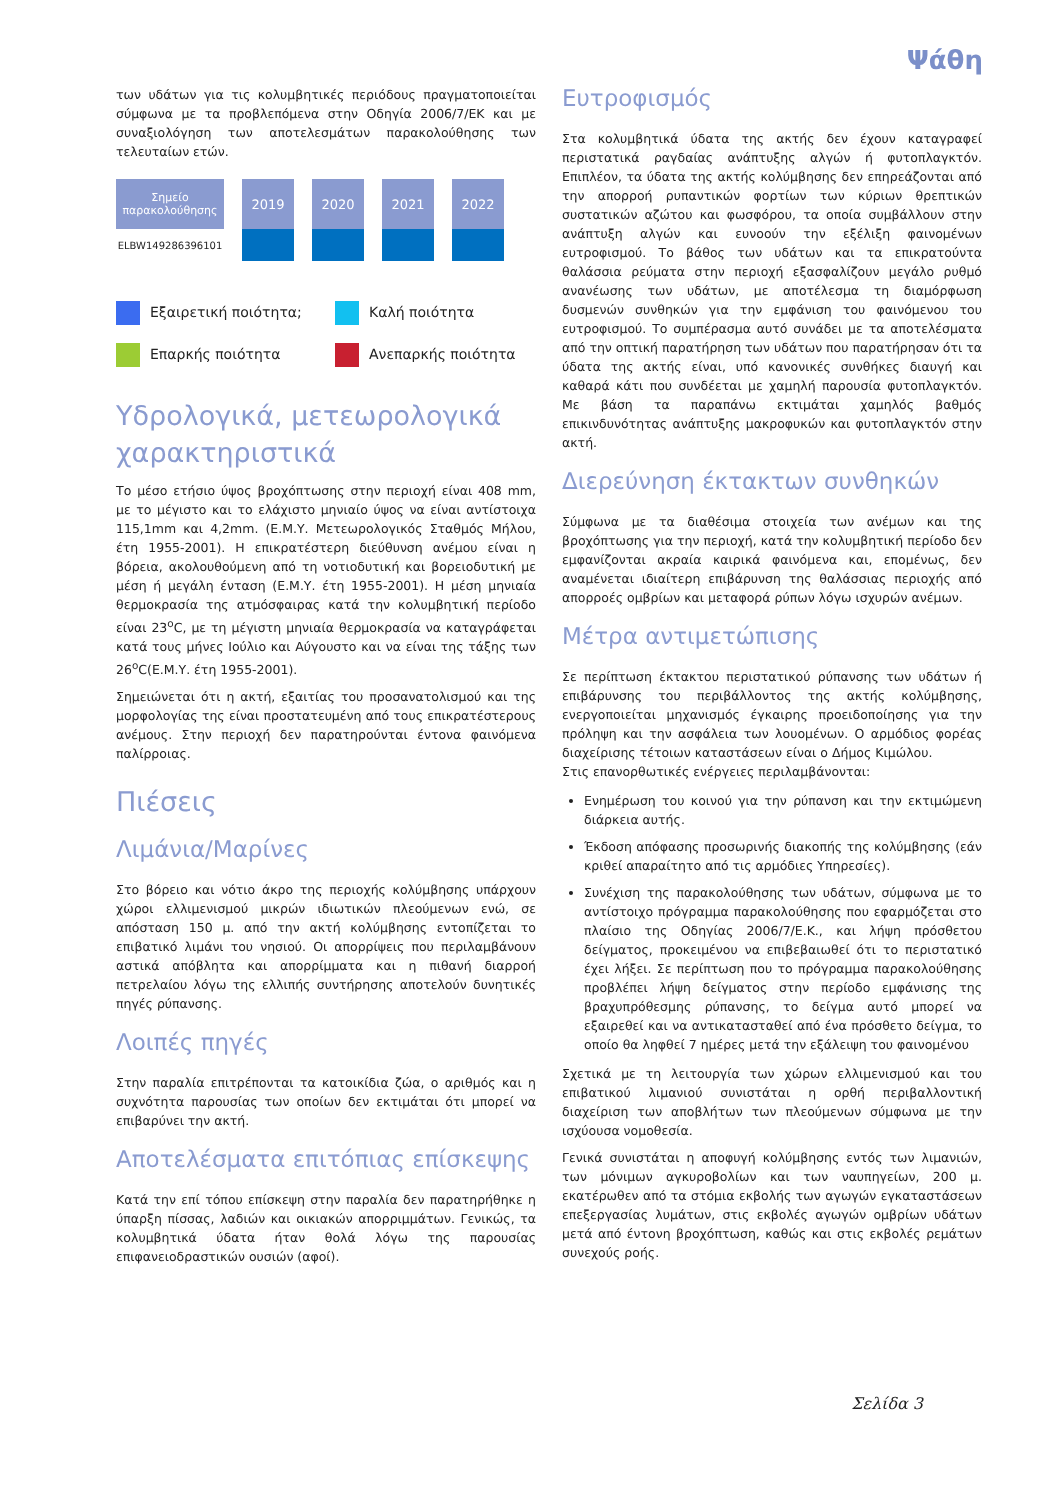Ψάθη
των υδάτων για τις κολυμβητικές περιόδους πραγματοποιείται σύμφωνα με τα προβλεπόμενα στην Οδηγία 2006/7/ΕΚ και με συναξιολόγηση των αποτελεσμάτων παρακολούθησης των τελευταίων ετών.
| Σημείο παρακολούθησης | 2019 | 2020 | 2021 | 2022 |
| --- | --- | --- | --- | --- |
| ELBW149286396101 | | | | |
Εξαιρετική ποιότητα;
Καλή ποιότητα
Επαρκής ποιότητα
Ανεπαρκής ποιότητα
Υδρολογικά, μετεωρολογικά χαρακτηριστικά
Το μέσο ετήσιο ύψος βροχόπτωσης στην περιοχή είναι 408 mm, με το μέγιστο και το ελάχιστο μηνιαίο ύψος να είναι αντίστοιχα 115,1mm και 4,2mm. (Ε.Μ.Υ. Μετεωρολογικός Σταθμός Μήλου, έτη 1955-2001). Η επικρατέστερη διεύθυνση ανέμου είναι η βόρεια, ακολουθούμενη από τη νοτιοδυτική και βορειοδυτική με μέση ή μεγάλη ένταση (Ε.Μ.Υ. έτη 1955-2001). Η μέση μηνιαία θερμοκρασία της ατμόσφαιρας κατά την κολυμβητική περίοδο είναι 23<sup>o</sup>C, με τη μέγιστη μηνιαία θερμοκρασία να καταγράφεται κατά τους μήνες Ιούλιο και Αύγουστο και να είναι της τάξης των 26<sup>o</sup>C(Ε.Μ.Υ. έτη 1955-2001).
Σημειώνεται ότι η ακτή, εξαιτίας του προσανατολισμού και της μορφολογίας της είναι προστατευμένη από τους επικρατέστερους ανέμους. Στην περιοχή δεν παρατηρούνται έντονα φαινόμενα παλίρροιας.
Πιέσεις
Λιμάνια/Μαρίνες
Στο βόρειο και νότιο άκρο της περιοχής κολύμβησης υπάρχουν χώροι ελλιμενισμού μικρών ιδιωτικών πλεούμενων ενώ, σε απόσταση 150 μ. από την ακτή κολύμβησης εντοπίζεται το επιβατικό λιμάνι του νησιού. Οι απορρίψεις που περιλαμβάνουν αστικά απόβλητα και απορρίμματα και η πιθανή διαρροή πετρελαίου λόγω της ελλιπής συντήρησης αποτελούν δυνητικές πηγές ρύπανσης.
Λοιπές πηγές
Στην παραλία επιτρέπονται τα κατοικίδια ζώα, ο αριθμός και η συχνότητα παρουσίας των οποίων δεν εκτιμάται ότι μπορεί να επιβαρύνει την ακτή.
Αποτελέσματα επιτόπιας επίσκεψης
Κατά την επί τόπου επίσκεψη στην παραλία δεν παρατηρήθηκε η ύπαρξη πίσσας, λαδιών και οικιακών απορριμμάτων. Γενικώς, τα κολυμβητικά ύδατα ήταν θολά λόγω της παρουσίας επιφανειοδραστικών ουσιών (αφοί).
Ευτροφισμός
Στα κολυμβητικά ύδατα της ακτής δεν έχουν καταγραφεί περιστατικά ραγδαίας ανάπτυξης αλγών ή φυτοπλαγκτόν. Επιπλέον, τα ύδατα της ακτής κολύμβησης δεν επηρεάζονται από την απορροή ρυπαντικών φορτίων των κύριων θρεπτικών συστατικών αζώτου και φωσφόρου, τα οποία συμβάλλουν στην ανάπτυξη αλγών και ευνοούν την εξέλιξη φαινομένων ευτροφισμού. Το βάθος των υδάτων και τα επικρατούντα θαλάσσια ρεύματα στην περιοχή εξασφαλίζουν μεγάλο ρυθμό ανανέωσης των υδάτων, με αποτέλεσμα τη διαμόρφωση δυσμενών συνθηκών για την εμφάνιση του φαινόμενου του ευτροφισμού. Το συμπέρασμα αυτό συνάδει με τα αποτελέσματα από την οπτική παρατήρηση των υδάτων που παρατήρησαν ότι τα ύδατα της ακτής είναι, υπό κανονικές συνθήκες διαυγή και καθαρά κάτι που συνδέεται με χαμηλή παρουσία φυτοπλαγκτόν. Με βάση τα παραπάνω εκτιμάται χαμηλός βαθμός επικινδυνότητας ανάπτυξης μακροφυκών και φυτοπλαγκτόν στην ακτή.
Διερεύνηση έκτακτων συνθηκών
Σύμφωνα με τα διαθέσιμα στοιχεία των ανέμων και της βροχόπτωσης για την περιοχή, κατά την κολυμβητική περίοδο δεν εμφανίζονται ακραία καιρικά φαινόμενα και, επομένως, δεν αναμένεται ιδιαίτερη επιβάρυνση της θαλάσσιας περιοχής από απορροές ομβρίων και μεταφορά ρύπων λόγω ισχυρών ανέμων.
Μέτρα αντιμετώπισης
Σε περίπτωση έκτακτου περιστατικού ρύπανσης των υδάτων ή επιβάρυνσης του περιβάλλοντος της ακτής κολύμβησης, ενεργοποιείται μηχανισμός έγκαιρης προειδοποίησης για την πρόληψη και την ασφάλεια των λουομένων. Ο αρμόδιος φορέας διαχείρισης τέτοιων καταστάσεων είναι ο Δήμος Κιμώλου.
Στις επανορθωτικές ενέργειες περιλαμβάνονται:
Ενημέρωση του κοινού για την ρύπανση και την εκτιμώμενη διάρκεια αυτής.
Έκδοση απόφασης προσωρινής διακοπής της κολύμβησης (εάν κριθεί απαραίτητο από τις αρμόδιες Υπηρεσίες).
Συνέχιση της παρακολούθησης των υδάτων, σύμφωνα με το αντίστοιχο πρόγραμμα παρακολούθησης που εφαρμόζεται στο πλαίσιο της Οδηγίας 2006/7/Ε.Κ., και λήψη πρόσθετου δείγματος, προκειμένου να επιβεβαιωθεί ότι το περιστατικό έχει λήξει. Σε περίπτωση που το πρόγραμμα παρακολούθησης προβλέπει λήψη δείγματος στην περίοδο εμφάνισης της βραχυπρόθεσμης ρύπανσης, το δείγμα αυτό μπορεί να εξαιρεθεί και να αντικατασταθεί από ένα πρόσθετο δείγμα, το οποίο θα ληφθεί 7 ημέρες μετά την εξάλειψη του φαινομένου
Σχετικά με τη λειτουργία των χώρων ελλιμενισμού και του επιβατικού λιμανιού συνιστάται η ορθή περιβαλλοντική διαχείριση των αποβλήτων των πλεούμενων σύμφωνα με την ισχύουσα νομοθεσία.
Γενικά συνιστάται η αποφυγή κολύμβησης εντός των λιμανιών, των μόνιμων αγκυροβολίων και των ναυπηγείων, 200 μ. εκατέρωθεν από τα στόμια εκβολής των αγωγών εγκαταστάσεων επεξεργασίας λυμάτων, στις εκβολές αγωγών ομβρίων υδάτων μετά από έντονη βροχόπτωση, καθώς και στις εκβολές ρεμάτων συνεχούς ροής.
Σελίδα 3